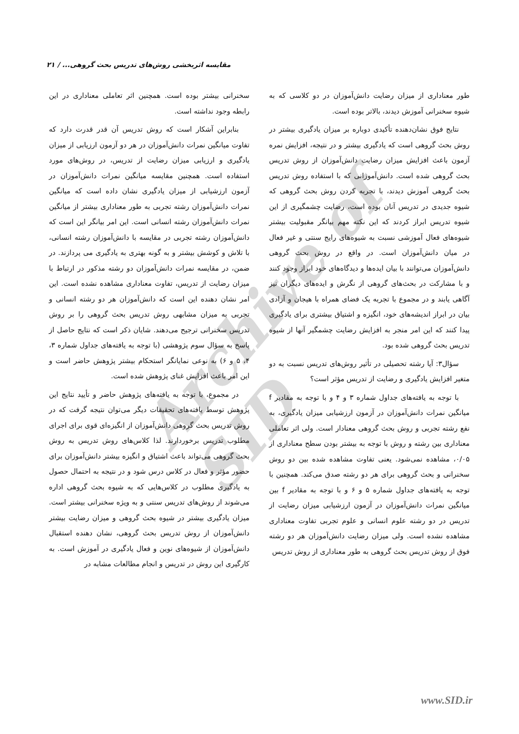مقایسه اثربخشی روش‌های تدریس بحث گروهی... / ۲۱
Archive of SID
طور معناداری از میزان رضایت دانش‌آموزان در دو کلاسی که به شیوه سخنرانی آموزش دیدند، بالاتر بوده است.
نتایج فوق نشان‌دهنده تأکیدی دوباره بر میزان یادگیری بیشتر در روش بحث گروهی است که یادگیری بیشتر و در نتیجه، افزایش نمره آزمون باعث افزایش میزان رضایت دانش‌آموزان از روش تدریس بحث گروهی شده است. دانش‌آموزانی که با استفاده روش تدریس بحث گروهی آموزش دیدند، با تجربه کردن روش بحث گروهی که شیوه جدیدی در تدریس آنان بوده است، رضایت چشمگیری از این شیوه تدریس ابراز کردند که این نکته مهم بیانگر مقبولیت بیشتر شیوه‌های فعال آموزشی نسبت به شیوه‌های رایج سنتی و غیر فعال در میان دانش‌آموزان است. در واقع در روش بحث گروهی دانش‌آموزان می‌توانند با بیان ایده‌ها و دیدگاه‌های خود ابراز وجود کنند و با مشارکت در بحث‌های گروهی از نگرش و ایده‌های دیگران نیز آگاهی یابند و در مجموع با تجربه یک فضای همراه با هیجان و آزادی بیان در ابراز اندیشه‌های خود، انگیزه و اشتیاق بیشتری برای یادگیری پیدا کنند که این امر منجر به افزایش رضایت چشمگیر آنها از شیوه تدریس بحث گروهی شده بود.
سؤال۳: آیا رشته تحصیلی در تأثیر روش‌های تدریس نسبت به دو متغیر افزایش یادگیری و رضایت از تدریس مؤثر است؟
با توجه به یافته‌های جداول شماره ۳ و ۴ و با توجه به مقادیر f میانگین نمرات دانش‌آموزان در آزمون ارزشیابی میزان یادگیری، به نفع رشته تجربی و روش بحث گروهی معنادار است. ولی اثر تعاملی معناداری بین رشته و روش با توجه به بیشتر بودن سطح معناداری از ۰/۰۵، مشاهده نمی‌شود. یعنی تفاوت مشاهده شده بین دو روش سخنرانی و بحث گروهی برای هر دو رشته صدق می‌کند. همچنین با توجه به یافته‌های جداول شماره ۵ و ۶ و با توجه به مقادیر f بین میانگین نمرات دانش‌آموزان در آزمون ارزشیابی میزان رضایت از تدریس در دو رشته علوم انسانی و علوم تجربی تفاوت معناداری مشاهده نشده است. ولی میزان رضایت دانش‌آموزان هر دو رشته فوق از روش تدریس بحث گروهی به طور معناداری از روش تدریس
سخنرانی بیشتر بوده است. همچنین اثر تعاملی معناداری در این رابطه وجود نداشته است.
بنابراین آشکار است که روش تدریس آن قدر قدرت دارد که تفاوت میانگین نمرات دانش‌آموزان در هر دو آزمون ارزیابی از میزان یادگیری و ارزیابی میزان رضایت از تدریس، در روش‌های مورد استفاده است. همچنین مقایسه میانگین نمرات دانش‌آموزان در آزمون ارزشیابی از میزان یادگیری نشان داده است که میانگین نمرات دانش‌آموزان رشته تجربی به طور معناداری بیشتر از میانگین نمرات دانش‌آموزان رشته انسانی است. این امر بیانگر این است که دانش‌آموزان رشته تجربی در مقایسه با دانش‌آموزان رشته انسانی، با تلاش و کوشش بیشتر و به گونه بهتری به یادگیری می پردازند. در ضمن، در مقایسه نمرات دانش‌آموزان دو رشته مذکور در ارتباط با میزان رضایت از تدریس، تفاوت معناداری مشاهده نشده است. این امر نشان دهنده این است که دانش‌آموزان هر دو رشته انسانی و تجربی به میزان مشابهی روش تدریس بحث گروهی را بر روش تدریس سخنرانی ترجیح می‌دهند. شایان ذکر است که نتایج حاصل از پاسخ به سؤال سوم پژوهشی (با توجه به یافته‌های جداول شماره ۳، ۴، ۵ و ۶) به نوعی نمایانگر استحکام بیشتر پژوهش حاضر است و این امر باعث افزایش غنای پژوهش شده است.
در مجموع، با توجه به یافته‌های پژوهش حاضر و تأیید نتایج این پژوهش توسط یافته‌های تحقیقات دیگر می‌توان نتیجه گرفت که در روش تدریس بحث گروهی دانش‌آموزان از انگیزه‌ای قوی برای اجرای مطلوب تدریس برخوردارند. لذا کلاس‌های روش تدریس به روش بحث گروهی می‌تواند باعث اشتیاق و انگیزه بیشتر دانش‌آموزان برای حضور مؤثر و فعال در کلاس درس شود و در نتیجه به احتمال حصول به یادگیری مطلوب در کلاس‌هایی که به شیوه بحث گروهی اداره می‌شوند از روش‌های تدریس سنتی و به ویژه سخنرانی بیشتر است. میزان یادگیری بیشتر در شیوه بحث گروهی و میزان رضایت بیشتر دانش‌آموزان از روش تدریس بحث گروهی، نشان دهنده استقبال دانش‌آموزان از شیوه‌های نوین و فعال یادگیری در آموزش است. به کارگیری این روش در تدریس و انجام مطالعات مشابه در
www.SID.ir